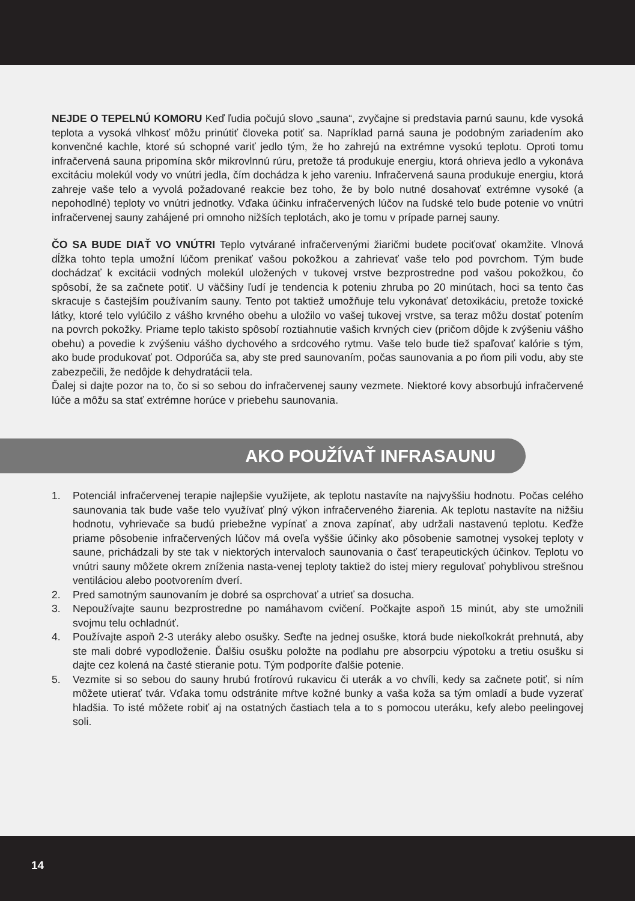NEJDE O TEPELNÚ KOMORU Keď ľudia počujú slovo „sauna“, zvyčajne si predstavia parnú saunu, kde vysoká teplota a vysoká vlhkosť môžu prinútiť človeka potiť sa. Napríklad parná sauna je podobným zariadením ako konvenčné kachle, ktoré sú schopné variť jedlo tým, že ho zahrejú na extrémne vysokú teplotu. Oproti tomu infračervená sauna pripomína skôr mikrovlnnú rúru, pretože tá produkuje energiu, ktorá ohrieva jedlo a vykonáva excitáciu molekúl vody vo vnútri jedla, čím dochádza k jeho vareniu. Infračervená sauna produkuje energiu, ktorá zahreje vaše telo a vyvolá požadované reakcie bez toho, že by bolo nutné dosahovať extrémne vysoké (a nepohodlné) teploty vo vnútri jednotky. Vďaka účinku infračervených lúčov na ľudské telo bude potenie vo vnútri infračervenej sauny zahájené pri omnoho nižších teplotách, ako je tomu v prípade parnej sauny.
ČO SA BUDE DIAŤ VO VNÚTRI Teplo vytvárané infračervenými žiaričmi budete pociťovať okamžite. Vlnová dĺžka tohto tepla umožní lúčom prenikať vašou pokožkou a zahrievať vaše telo pod povrchom. Tým bude dochádzať k excitácii vodných molekúl uložených v tukovej vrstve bezprostredne pod vašou pokožkou, čo spôsobí, že sa začnete potiť. U väčšiny ľudí je tendencia k poteniu zhruba po 20 minútach, hoci sa tento čas skracuje s častejším používaním sauny. Tento pot taktiež umožňuje telu vykonávať detoxikáciu, pretože toxické látky, ktoré telo vylúčilo z vášho krvného obehu a uložilo vo vašej tukovej vrstve, sa teraz môžu dostať potením na povrch pokožky. Priame teplo takisto spôsobí roztiahnutie vašich krvných ciev (pričom dôjde k zvýšeniu vášho obehu) a povedie k zvýšeniu vášho dychového a srdcového rytmu. Vaše telo bude tiež spaľovať kalórie s tým, ako bude produkovať pot. Odporúča sa, aby ste pred saunovaním, počas saunovania a po ňom pili vodu, aby ste zabezpečili, že nedôjde k dehydratácii tela.
Ďalej si dajte pozor na to, čo si so sebou do infračervenej sauny vezmete. Niektoré kovy absorbujú infračervené lúče a môžu sa stať extrémne horúce v priebehu saunovania.
AKO POUŽÍVAŤ INFRASAUNU
1. Potenciál infračervenej terapie najlepšie využijete, ak teplotu nastavíte na najvyššiu hodnotu. Počas celého saunovania tak bude vaše telo využívať plný výkon infračerveného žiarenia. Ak teplotu nastavíte na nižšiu hodnotu, vyhrievače sa budú priebežne vypínať a znova zapínať, aby udržali nastavenú teplotu. Keďže priame pôsobenie infračervených lúčov má oveľa vyššie účinky ako pôsobenie samotnej vysokej teploty v saune, prichádzali by ste tak v niektorých intervaloch saunovania o časť terapeutických účinkov. Teplotu vo vnútri sauny môžete okrem zníženia nasta-venej teploty taktiež do istej miery regulovať pohyblivou strešnou ventiláciou alebo pootvorením dverí.
2. Pred samotným saunovaním je dobré sa osprchovať a utrieť sa dosucha.
3. Nepoužívajte saunu bezprostredne po namáhavom cvičení. Počkajte aspoň 15 minút, aby ste umožnili svojmu telu ochladnúť.
4. Používajte aspoň 2-3 uteráky alebo osušky. Seďte na jednej osuške, ktorá bude niekoľkokrát prehnutá, aby ste mali dobré vypodloženie. Ďalšiu osušku položte na podlahu pre absorpciu výpotoku a tretiu osušku si dajte cez kolená na časté stieranie potu. Tým podporíte ďalšie potenie.
5. Vezmite si so sebou do sauny hrubú frotírovú rukavicu či uterák a vo chvíli, kedy sa začnete potiť, si ním môžete utierať tvár. Vďaka tomu odstránite mŕtve kožné bunky a vaša koža sa tým omladí a bude vyzerať hladšia. To isté môžete robiť aj na ostatných častiach tela a to s pomocou uteráku, kefy alebo peelingovej soli.
14